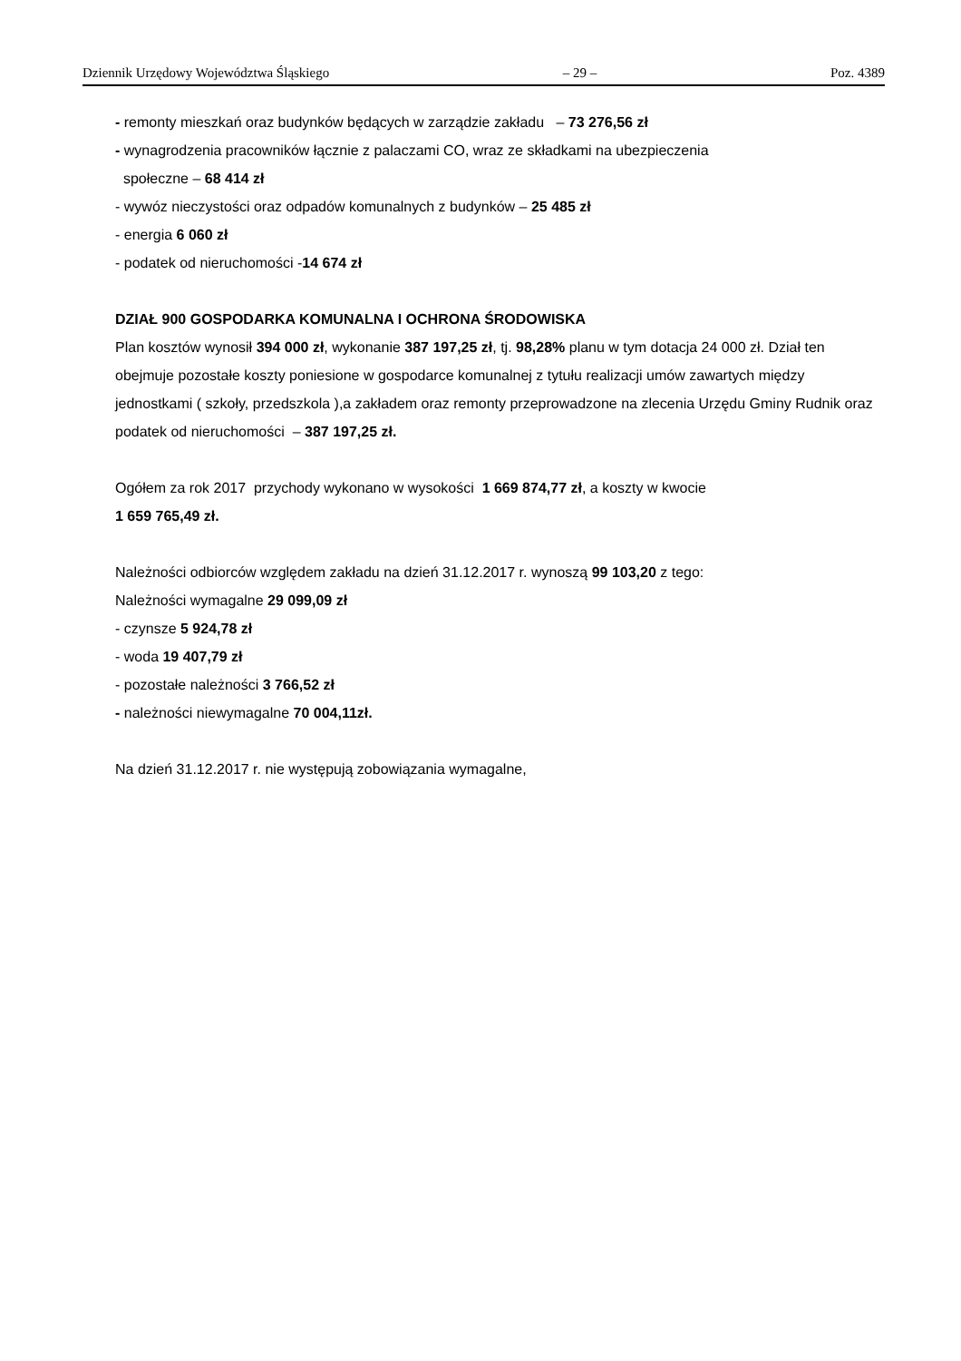Dziennik Urzędowy Województwa Śląskiego – 29 – Poz. 4389
- remonty mieszkań oraz budynków będących w zarządzie zakładu – 73 276,56 zł
- wynagrodzenia pracowników łącznie z palaczami CO, wraz ze składkami na ubezpieczenia
społeczne – 68 414 zł
- wywóz nieczystości oraz odpadów komunalnych z budynków – 25 485 zł
- energia 6 060 zł
- podatek od nieruchomości -14 674 zł
DZIAŁ 900 GOSPODARKA KOMUNALNA I OCHRONA ŚRODOWISKA
Plan kosztów wynosił 394 000 zł, wykonanie 387 197,25 zł, tj. 98,28% planu w tym dotacja 24 000 zł. Dział ten obejmuje pozostałe koszty poniesione w gospodarce komunalnej z tytułu realizacji umów zawartych między jednostkami ( szkoły, przedszkola ),a zakładem oraz remonty przeprowadzone na zlecenia Urzędu Gminy Rudnik oraz podatek od nieruchomości – 387 197,25 zł.
Ogółem za rok 2017 przychody wykonano w wysokości 1 669 874,77 zł, a koszty w kwocie
1 659 765,49 zł.
Należności odbiorców względem zakładu na dzień 31.12.2017 r. wynoszą 99 103,20 z tego:
Należności wymagalne 29 099,09 zł
- czynsze 5 924,78 zł
- woda 19 407,79 zł
- pozostałe należności 3 766,52 zł
- należności niewymagalne 70 004,11zł.
Na dzień 31.12.2017 r. nie występują zobowiązania wymagalne,